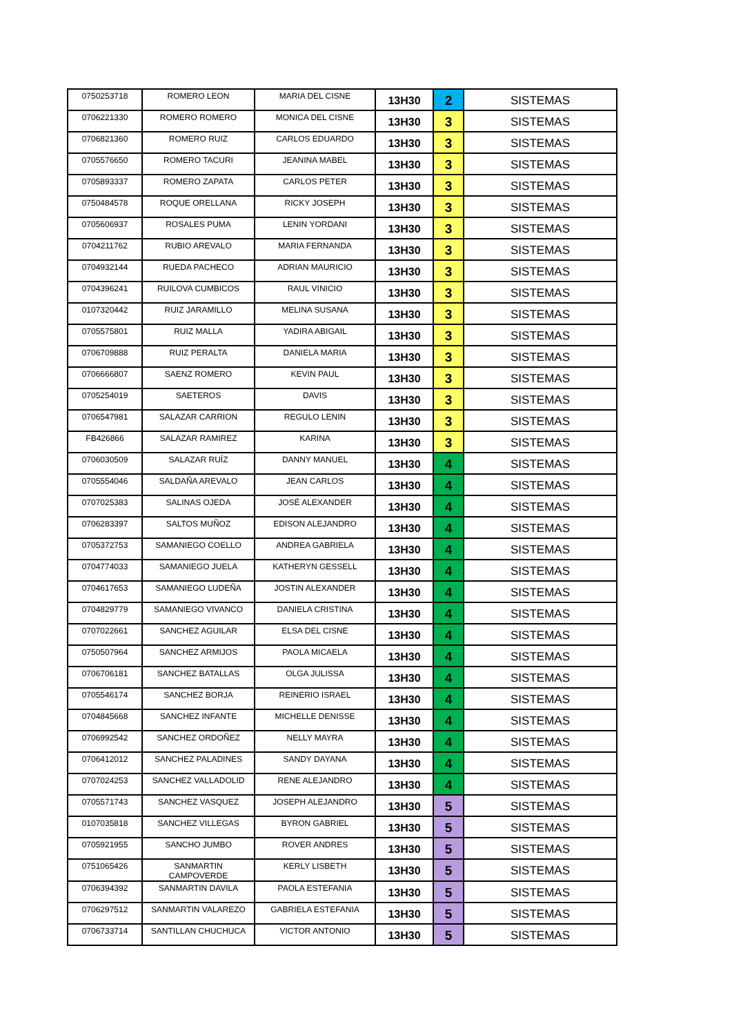| 0750253718 | ROMERO LEON | MARIA DEL CISNE | 13H30 | 2 | SISTEMAS |
| 0706221330 | ROMERO ROMERO | MONICA DEL CISNE | 13H30 | 3 | SISTEMAS |
| 0706821360 | ROMERO RUIZ | CARLOS EDUARDO | 13H30 | 3 | SISTEMAS |
| 0705576650 | ROMERO TACURI | JEANINA MABEL | 13H30 | 3 | SISTEMAS |
| 0705893337 | ROMERO ZAPATA | CARLOS PETER | 13H30 | 3 | SISTEMAS |
| 0750484578 | ROQUE ORELLANA | RICKY JOSEPH | 13H30 | 3 | SISTEMAS |
| 0705606937 | ROSALES PUMA | LENIN YORDANI | 13H30 | 3 | SISTEMAS |
| 0704211762 | RUBIO AREVALO | MARIA FERNANDA | 13H30 | 3 | SISTEMAS |
| 0704932144 | RUEDA PACHECO | ADRIAN MAURICIO | 13H30 | 3 | SISTEMAS |
| 0704396241 | RUILOVA CUMBICOS | RAUL VINICIO | 13H30 | 3 | SISTEMAS |
| 0107320442 | RUIZ JARAMILLO | MELINA SUSANA | 13H30 | 3 | SISTEMAS |
| 0705575801 | RUIZ MALLA | YADIRA ABIGAIL | 13H30 | 3 | SISTEMAS |
| 0706709888 | RUIZ PERALTA | DANIELA MARIA | 13H30 | 3 | SISTEMAS |
| 0706666807 | SAENZ ROMERO | KEVIN PAUL | 13H30 | 3 | SISTEMAS |
| 0705254019 | SAETEROS | DAVIS | 13H30 | 3 | SISTEMAS |
| 0706547981 | SALAZAR CARRION | REGULO LENIN | 13H30 | 3 | SISTEMAS |
| FB426866 | SALAZAR RAMIREZ | KARINA | 13H30 | 3 | SISTEMAS |
| 0706030509 | SALAZAR RUÍZ | DANNY MANUEL | 13H30 | 4 | SISTEMAS |
| 0705554046 | SALDAÑA AREVALO | JEAN CARLOS | 13H30 | 4 | SISTEMAS |
| 0707025383 | SALINAS OJEDA | JOSÉ ALEXANDER | 13H30 | 4 | SISTEMAS |
| 0706283397 | SALTOS MUÑOZ | EDISON ALEJANDRO | 13H30 | 4 | SISTEMAS |
| 0705372753 | SAMANIEGO COELLO | ANDREA GABRIELA | 13H30 | 4 | SISTEMAS |
| 0704774033 | SAMANIEGO JUELA | KATHERYN GESSELL | 13H30 | 4 | SISTEMAS |
| 0704617653 | SAMANIEGO LUDEÑA | JOSTIN ALEXANDER | 13H30 | 4 | SISTEMAS |
| 0704829779 | SAMANIEGO VIVANCO | DANIELA CRISTINA | 13H30 | 4 | SISTEMAS |
| 0707022661 | SANCHEZ AGUILAR | ELSA DEL CISNE | 13H30 | 4 | SISTEMAS |
| 0750507964 | SANCHEZ ARMIJOS | PAOLA MICAELA | 13H30 | 4 | SISTEMAS |
| 0706706181 | SANCHEZ BATALLAS | OLGA JULISSA | 13H30 | 4 | SISTEMAS |
| 0705546174 | SANCHEZ BORJA | REINERIO ISRAEL | 13H30 | 4 | SISTEMAS |
| 0704845668 | SANCHEZ INFANTE | MICHELLE DENISSE | 13H30 | 4 | SISTEMAS |
| 0706992542 | SANCHEZ ORDOÑEZ | NELLY MAYRA | 13H30 | 4 | SISTEMAS |
| 0706412012 | SANCHEZ PALADINES | SANDY DAYANA | 13H30 | 4 | SISTEMAS |
| 0707024253 | SANCHEZ VALLADOLID | RENE ALEJANDRO | 13H30 | 4 | SISTEMAS |
| 0705571743 | SANCHEZ VASQUEZ | JOSEPH ALEJANDRO | 13H30 | 5 | SISTEMAS |
| 0107035818 | SANCHEZ VILLEGAS | BYRON GABRIEL | 13H30 | 5 | SISTEMAS |
| 0705921955 | SANCHO JUMBO | ROVER ANDRES | 13H30 | 5 | SISTEMAS |
| 0751065426 | SANMARTIN CAMPOVERDE | KERLY LISBETH | 13H30 | 5 | SISTEMAS |
| 0706394392 | SANMARTIN DAVILA | PAOLA ESTEFANIA | 13H30 | 5 | SISTEMAS |
| 0706297512 | SANMARTIN VALAREZO | GABRIELA ESTEFANIA | 13H30 | 5 | SISTEMAS |
| 0706733714 | SANTILLAN CHUCHUCA | VICTOR ANTONIO | 13H30 | 5 | SISTEMAS |